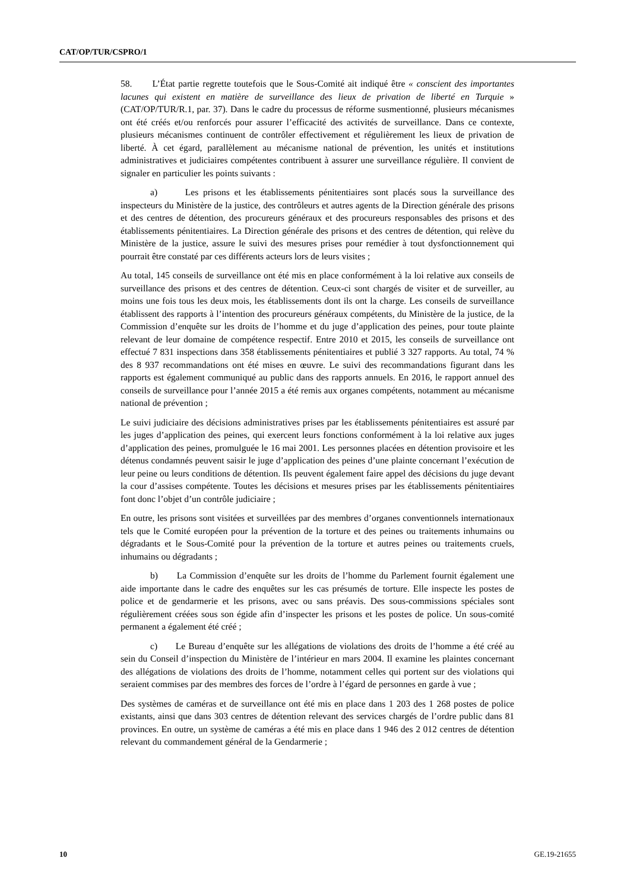CAT/OP/TUR/CSPRO/1
58. L’État partie regrette toutefois que le Sous-Comité ait indiqué être « conscient des importantes lacunes qui existent en matière de surveillance des lieux de privation de liberté en Turquie » (CAT/OP/TUR/R.1, par. 37). Dans le cadre du processus de réforme susmentionné, plusieurs mécanismes ont été créés et/ou renforcés pour assurer l’efficacité des activités de surveillance. Dans ce contexte, plusieurs mécanismes continuent de contrôler effectivement et régulièrement les lieux de privation de liberté. À cet égard, parallèlement au mécanisme national de prévention, les unités et institutions administratives et judiciaires compétentes contribuent à assurer une surveillance régulière. Il convient de signaler en particulier les points suivants :
a) Les prisons et les établissements pénitentiaires sont placés sous la surveillance des inspecteurs du Ministère de la justice, des contrôleurs et autres agents de la Direction générale des prisons et des centres de détention, des procureurs généraux et des procureurs responsables des prisons et des établissements pénitentiaires. La Direction générale des prisons et des centres de détention, qui relève du Ministère de la justice, assure le suivi des mesures prises pour remédier à tout dysfonctionnement qui pourrait être constaté par ces différents acteurs lors de leurs visites ;
Au total, 145 conseils de surveillance ont été mis en place conformément à la loi relative aux conseils de surveillance des prisons et des centres de détention. Ceux-ci sont chargés de visiter et de surveiller, au moins une fois tous les deux mois, les établissements dont ils ont la charge. Les conseils de surveillance établissent des rapports à l’intention des procureurs généraux compétents, du Ministère de la justice, de la Commission d’enquête sur les droits de l’homme et du juge d’application des peines, pour toute plainte relevant de leur domaine de compétence respectif. Entre 2010 et 2015, les conseils de surveillance ont effectué 7 831 inspections dans 358 établissements pénitentiaires et publié 3 327 rapports. Au total, 74 % des 8 937 recommandations ont été mises en œuvre. Le suivi des recommandations figurant dans les rapports est également communiqué au public dans des rapports annuels. En 2016, le rapport annuel des conseils de surveillance pour l’année 2015 a été remis aux organes compétents, notamment au mécanisme national de prévention ;
Le suivi judiciaire des décisions administratives prises par les établissements pénitentiaires est assuré par les juges d’application des peines, qui exercent leurs fonctions conformément à la loi relative aux juges d’application des peines, promulguée le 16 mai 2001. Les personnes placées en détention provisoire et les détenus condamnés peuvent saisir le juge d’application des peines d’une plainte concernant l’exécution de leur peine ou leurs conditions de détention. Ils peuvent également faire appel des décisions du juge devant la cour d’assises compétente. Toutes les décisions et mesures prises par les établissements pénitentiaires font donc l’objet d’un contrôle judiciaire ;
En outre, les prisons sont visitées et surveillées par des membres d’organes conventionnels internationaux tels que le Comité européen pour la prévention de la torture et des peines ou traitements inhumains ou dégradants et le Sous-Comité pour la prévention de la torture et autres peines ou traitements cruels, inhumains ou dégradants ;
b) La Commission d’enquête sur les droits de l’homme du Parlement fournit également une aide importante dans le cadre des enquêtes sur les cas présumés de torture. Elle inspecte les postes de police et de gendarmerie et les prisons, avec ou sans préavis. Des sous-commissions spéciales sont régulièrement créées sous son égide afin d’inspecter les prisons et les postes de police. Un sous-comité permanent a également été créé ;
c) Le Bureau d’enquête sur les allégations de violations des droits de l’homme a été créé au sein du Conseil d’inspection du Ministère de l’intérieur en mars 2004. Il examine les plaintes concernant des allégations de violations des droits de l’homme, notamment celles qui portent sur des violations qui seraient commises par des membres des forces de l’ordre à l’égard de personnes en garde à vue ;
Des systèmes de caméras et de surveillance ont été mis en place dans 1 203 des 1 268 postes de police existants, ainsi que dans 303 centres de détention relevant des services chargés de l’ordre public dans 81 provinces. En outre, un système de caméras a été mis en place dans 1 946 des 2 012 centres de détention relevant du commandement général de la Gendarmerie ;
10 GE.19-21655